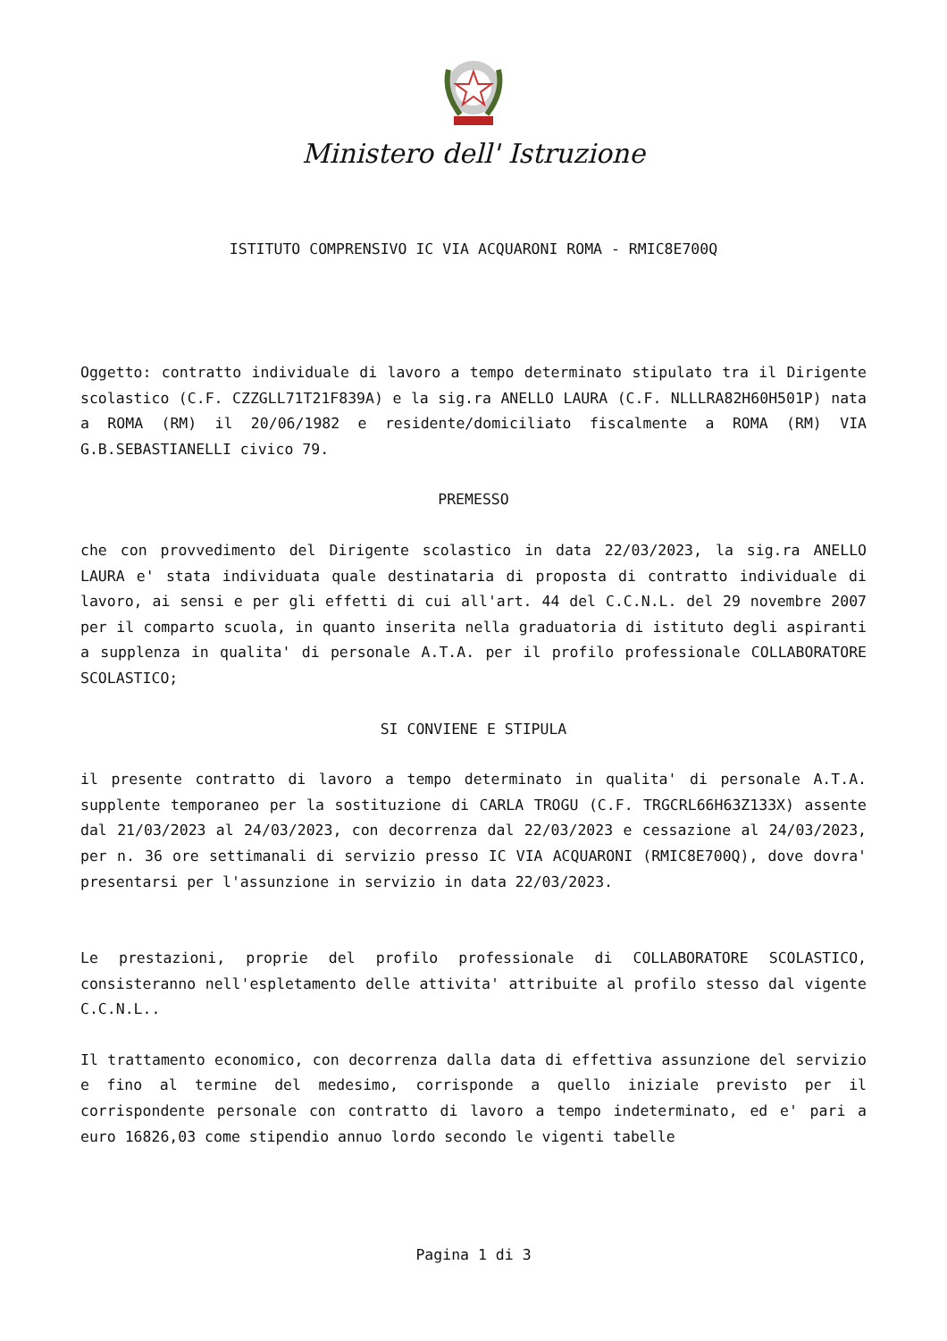Ministero dell' Istruzione
ISTITUTO COMPRENSIVO IC VIA ACQUARONI ROMA - RMIC8E700Q
Oggetto: contratto individuale di lavoro a tempo determinato stipulato tra il Dirigente scolastico (C.F. CZZGLL71T21F839A) e la sig.ra ANELLO LAURA (C.F. NLLLRA82H60H501P) nata a ROMA (RM) il 20/06/1982 e residente/domiciliato fiscalmente a ROMA (RM) VIA G.B.SEBASTIANELLI civico 79.
PREMESSO
che con provvedimento del Dirigente scolastico in data 22/03/2023, la sig.ra ANELLO LAURA e' stata individuata quale destinataria di proposta di contratto individuale di lavoro, ai sensi e per gli effetti di cui all'art. 44 del C.C.N.L. del 29 novembre 2007 per il comparto scuola, in quanto inserita nella graduatoria di istituto degli aspiranti a supplenza in qualita' di personale A.T.A. per il profilo professionale COLLABORATORE SCOLASTICO;
SI CONVIENE E STIPULA
il presente contratto di lavoro a tempo determinato in qualita' di personale A.T.A. supplente temporaneo per la sostituzione di CARLA TROGU (C.F. TRGCRL66H63Z133X) assente dal 21/03/2023 al 24/03/2023, con decorrenza dal 22/03/2023 e cessazione al 24/03/2023, per n. 36 ore settimanali di servizio presso IC VIA ACQUARONI (RMIC8E700Q), dove dovra' presentarsi per l'assunzione in servizio in data 22/03/2023.
Le prestazioni, proprie del profilo professionale di COLLABORATORE SCOLASTICO, consisteranno nell'espletamento delle attivita' attribuite al profilo stesso dal vigente C.C.N.L..
Il trattamento economico, con decorrenza dalla data di effettiva assunzione del servizio e fino al termine del medesimo, corrisponde a quello iniziale previsto per il corrispondente personale con contratto di lavoro a tempo indeterminato, ed e' pari a euro 16826,03 come stipendio annuo lordo secondo le vigenti tabelle
Pagina 1 di 3